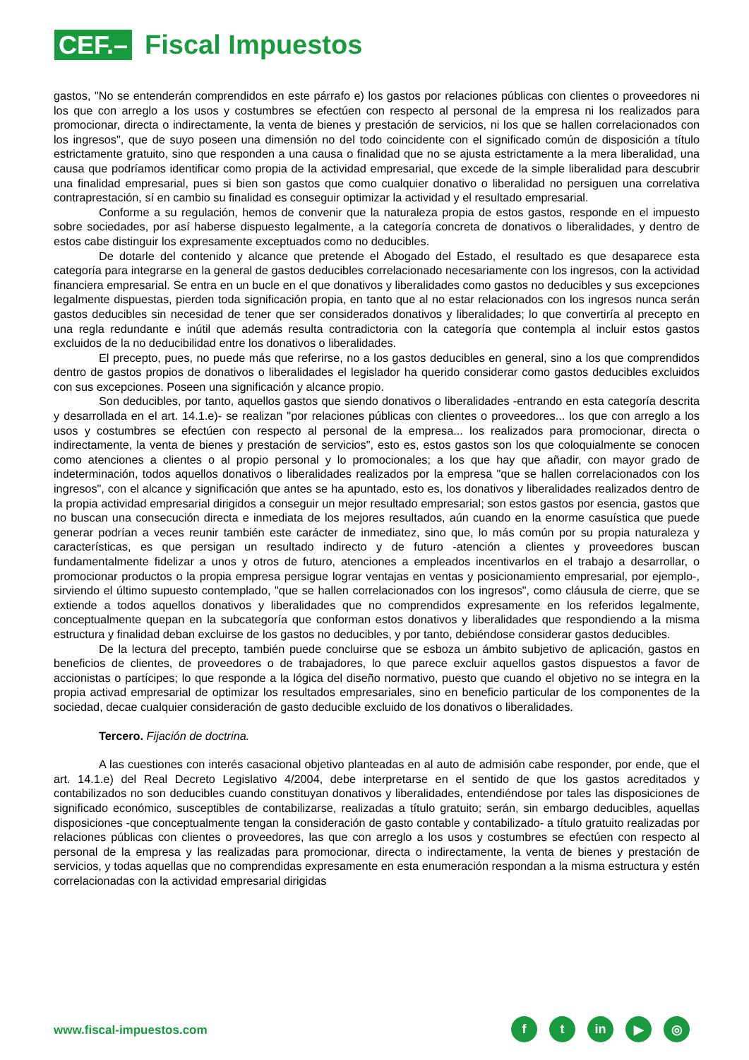CEF.–
Fiscal Impuestos
gastos, "No se entenderán comprendidos en este párrafo e) los gastos por relaciones públicas con clientes o proveedores ni los que con arreglo a los usos y costumbres se efectúen con respecto al personal de la empresa ni los realizados para promocionar, directa o indirectamente, la venta de bienes y prestación de servicios, ni los que se hallen correlacionados con los ingresos", que de suyo poseen una dimensión no del todo coincidente con el significado común de disposición a título estrictamente gratuito, sino que responden a una causa o finalidad que no se ajusta estrictamente a la mera liberalidad, una causa que podríamos identificar como propia de la actividad empresarial, que excede de la simple liberalidad para descubrir una finalidad empresarial, pues si bien son gastos que como cualquier donativo o liberalidad no persiguen una correlativa contraprestación, sí en cambio su finalidad es conseguir optimizar la actividad y el resultado empresarial.
Conforme a su regulación, hemos de convenir que la naturaleza propia de estos gastos, responde en el impuesto sobre sociedades, por así haberse dispuesto legalmente, a la categoría concreta de donativos o liberalidades, y dentro de estos cabe distinguir los expresamente exceptuados como no deducibles.
De dotarle del contenido y alcance que pretende el Abogado del Estado, el resultado es que desaparece esta categoría para integrarse en la general de gastos deducibles correlacionado necesariamente con los ingresos, con la actividad financiera empresarial. Se entra en un bucle en el que donativos y liberalidades como gastos no deducibles y sus excepciones legalmente dispuestas, pierden toda significación propia, en tanto que al no estar relacionados con los ingresos nunca serán gastos deducibles sin necesidad de tener que ser considerados donativos y liberalidades; lo que convertiría al precepto en una regla redundante e inútil que además resulta contradictoria con la categoría que contempla al incluir estos gastos excluidos de la no deducibilidad entre los donativos o liberalidades.
El precepto, pues, no puede más que referirse, no a los gastos deducibles en general, sino a los que comprendidos dentro de gastos propios de donativos o liberalidades el legislador ha querido considerar como gastos deducibles excluidos con sus excepciones. Poseen una significación y alcance propio.
Son deducibles, por tanto, aquellos gastos que siendo donativos o liberalidades -entrando en esta categoría descrita y desarrollada en el art. 14.1.e)- se realizan "por relaciones públicas con clientes o proveedores... los que con arreglo a los usos y costumbres se efectúen con respecto al personal de la empresa... los realizados para promocionar, directa o indirectamente, la venta de bienes y prestación de servicios", esto es, estos gastos son los que coloquialmente se conocen como atenciones a clientes o al propio personal y lo promocionales; a los que hay que añadir, con mayor grado de indeterminación, todos aquellos donativos o liberalidades realizados por la empresa "que se hallen correlacionados con los ingresos", con el alcance y significación que antes se ha apuntado, esto es, los donativos y liberalidades realizados dentro de la propia actividad empresarial dirigidos a conseguir un mejor resultado empresarial; son estos gastos por esencia, gastos que no buscan una consecución directa e inmediata de los mejores resultados, aún cuando en la enorme casuística que puede generar podrían a veces reunir también este carácter de inmediatez, sino que, lo más común por su propia naturaleza y características, es que persigan un resultado indirecto y de futuro -atención a clientes y proveedores buscan fundamentalmente fidelizar a unos y otros de futuro, atenciones a empleados incentivarlos en el trabajo a desarrollar, o promocionar productos o la propia empresa persigue lograr ventajas en ventas y posicionamiento empresarial, por ejemplo-, sirviendo el último supuesto contemplado, "que se hallen correlacionados con los ingresos", como cláusula de cierre, que se extiende a todos aquellos donativos y liberalidades que no comprendidos expresamente en los referidos legalmente, conceptualmente quepan en la subcategoría que conforman estos donativos y liberalidades que respondiendo a la misma estructura y finalidad deban excluirse de los gastos no deducibles, y por tanto, debiéndose considerar gastos deducibles.
De la lectura del precepto, también puede concluirse que se esboza un ámbito subjetivo de aplicación, gastos en beneficios de clientes, de proveedores o de trabajadores, lo que parece excluir aquellos gastos dispuestos a favor de accionistas o partícipes; lo que responde a la lógica del diseño normativo, puesto que cuando el objetivo no se integra en la propia activad empresarial de optimizar los resultados empresariales, sino en beneficio particular de los componentes de la sociedad, decae cualquier consideración de gasto deducible excluido de los donativos o liberalidades.
Tercero. Fijación de doctrina.
A las cuestiones con interés casacional objetivo planteadas en al auto de admisión cabe responder, por ende, que el art. 14.1.e) del Real Decreto Legislativo 4/2004, debe interpretarse en el sentido de que los gastos acreditados y contabilizados no son deducibles cuando constituyan donativos y liberalidades, entendiéndose por tales las disposiciones de significado económico, susceptibles de contabilizarse, realizadas a título gratuito; serán, sin embargo deducibles, aquellas disposiciones -que conceptualmente tengan la consideración de gasto contable y contabilizado- a título gratuito realizadas por relaciones públicas con clientes o proveedores, las que con arreglo a los usos y costumbres se efectúen con respecto al personal de la empresa y las realizadas para promocionar, directa o indirectamente, la venta de bienes y prestación de servicios, y todas aquellas que no comprendidas expresamente en esta enumeración respondan a la misma estructura y estén correlacionadas con la actividad empresarial dirigidas
www.fiscal-impuestos.com
f t in ▶ ◎